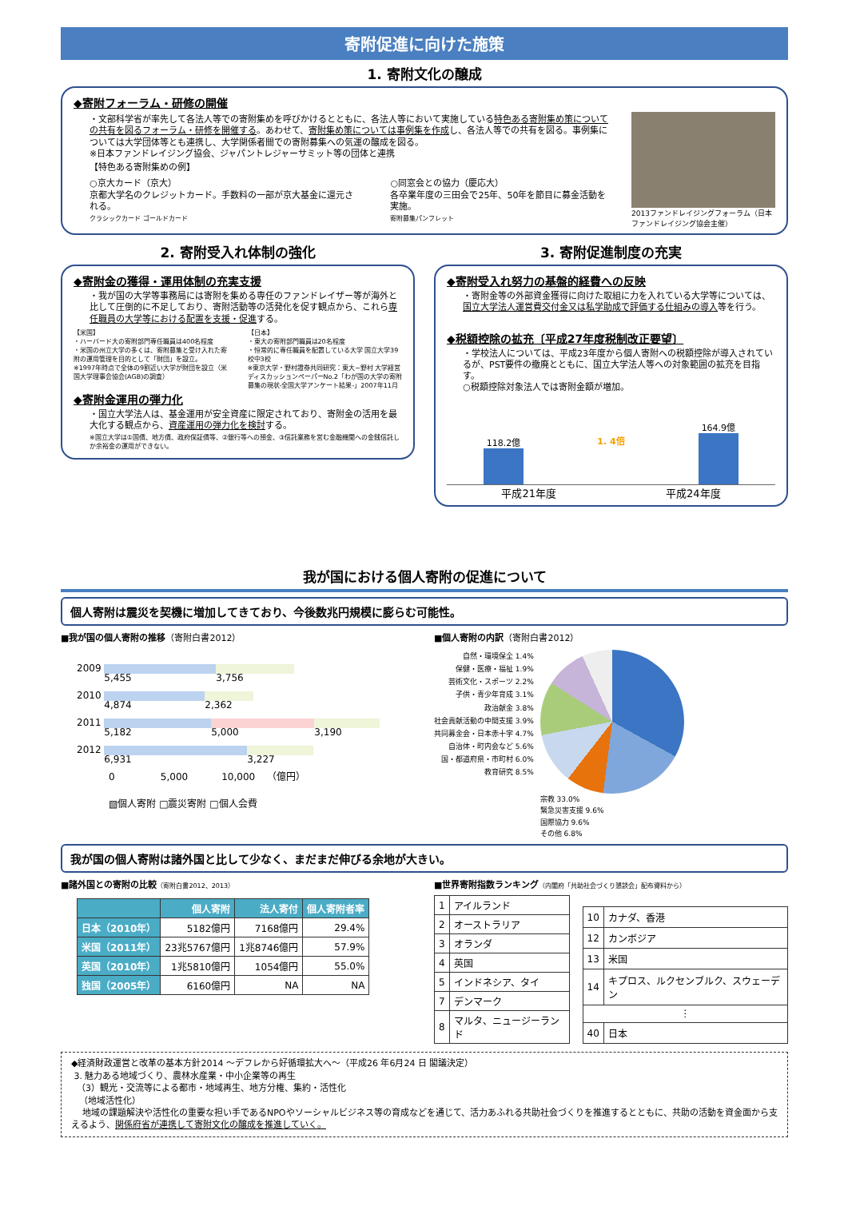寄附促進に向けた施策
1. 寄附文化の醸成
◆寄附フォーラム・研修の開催
・文部科学省が率先して各法人等での寄附集めを呼びかけるとともに、各法人等において実施している特色ある寄附集め策についての共有を図るフォーラム・研修を開催する。あわせて、寄附集め策については事例集を作成し、各法人等での共有を図る。事例集については大学団体等とも連携し、大学関係者間での寄附募集への気運の醸成を図る。
※日本ファンドレイジング協会、ジャパントレジャーサミット等の団体と連携
【特色ある寄附集めの例】
○京大カード（京大）
京都大学名のクレジットカード。手数料の一部が京大基金に還元される。
クラシックカード ゴールドカード
○同窓会との協力（慶応大）
各卒業年度の三田会で25年、50年を節目に募金活動を実施。
寄附募集パンフレット
2013ファンドレイジングフォーラム（日本ファンドレイジング協会主催）
2. 寄附受入れ体制の強化
◆寄附金の獲得・運用体制の充実支援
・我が国の大学等事務局には寄附を集める専任のファンドレイザー等が海外と比して圧倒的に不足しており、寄附活動等の活発化を促す観点から、これら専任職員の大学等における配置を支援・促進する。
【米国】
・ハーバード大の寄附部門専任職員は400名程度
・米国の州立大学の多くは、寄附募集と受け入れた寄附の運用管理を目的として「財団」を設立。
※1997年時点で全体の9割近い大学が財団を設立（米国大学理事会協会(AGB)の調査）
【日本】
・東大の寄附部門職員は20名程度
・恒常的に専任職員を配置している大学 国立大学39校中3校
※東京大学・野村證券共同研究：東大−野村 大学経営ディスカッションペーパーNo.2「わが国の大学の寄附募集の現状-全国大学アンケート結果-」2007年11月
◆寄附金運用の弾力化
・国立大学法人は、基金運用が安全資産に限定されており、寄附金の活用を最大化する観点から、資産運用の弾力化を検討する。
※国立大学は①国債、地方債、政府保証債等、②銀行等への預金、③信託業務を営む金融機関への金銭信託しか余裕金の運用ができない。
3. 寄附促進制度の充実
◆寄附受入れ努力の基盤的経費への反映
・寄附金等の外部資金獲得に向けた取組に力を入れている大学等については、国立大学法人運営費交付金又は私学助成で評価する仕組みの導入等を行う。
◆税額控除の拡充〔平成27年度税制改正要望〕
・学校法人については、平成23年度から個人寄附への税額控除が導入されているが、PST要件の撤廃とともに、国立大学法人等への対象範囲の拡充を目指す。
○税額控除対象法人では寄附金額が増加。
118.2億
1. 4倍
164.9億
平成21年度 平成24年度
我が国における個人寄附の促進について
個人寄附は震災を契機に増加してきており、今後数兆円規模に膨らむ可能性。
■我が国の個人寄附の推移（寄附白書2012）
2009 5,455 3,756
2010 4,874 2,362
2011 5,182 5,000 3,190
2012 6,931 3,227
0 5,000 10,000 （億円）
▧個人寄附 □震災寄附 □個人会費
■個人寄附の内訳（寄附白書2012）
自然・環境保全 1.4%
保健・医療・福祉 1.9%
芸術文化・スポーツ 2.2%
子供・青少年育成 3.1%
政治献金 3.8%
社会貢献活動の中間支援 3.9%
共同募金会・日本赤十字 4.7%
自治体・町内会など 5.6%
国・都道府県・市町村 6.0%
教育研究 8.5%
宗教 33.0%
緊急災害支援 9.6%
国際協力 9.6%
その他 6.8%
我が国の個人寄附は諸外国と比して少なく、まだまだ伸びる余地が大きい。
■諸外国との寄附の比較（寄附白書2012、2013）
| | 個人寄附 | 法人寄付 | 個人寄附者率 |
| --- | --- | --- | --- |
| 日本（2010年） | 5182億円 | 7168億円 | 29.4% |
| 米国（2011年） | 23兆5767億円 | 1兆8746億円 | 57.9% |
| 英国（2010年） | 1兆5810億円 | 1054億円 | 55.0% |
| 独国（2005年） | 6160億円 | NA | NA |
■世界寄附指数ランキング（内閣府「共助社会づくり懇談会」配布資料から）
| 1 | アイルランド |
| 2 | オーストラリア |
| 3 | オランダ |
| 4 | 英国 |
| 5 | インドネシア、タイ |
| 7 | デンマーク |
| 8 | マルタ、ニュージーランド |
| 10 | カナダ、香港 |
| 12 | カンボジア |
| 13 | 米国 |
| 14 | キプロス、ルクセンブルク、スウェーデン |
| ⋮ | |
| 40 | 日本 |
◆経済財政運営と改革の基本方針2014 ～デフレから好循環拡大へ～（平成26 年6月24 日 閣議決定）
3. 魅力ある地域づくり、農林水産業・中小企業等の再生
（3）観光・交流等による都市・地域再生、地方分権、集約・活性化
（地域活性化）
地域の課題解決や活性化の重要な担い手であるNPOやソーシャルビジネス等の育成などを通じて、活力あふれる共助社会づくりを推進するとともに、共助の活動を資金面から支えるよう、関係府省が連携して寄附文化の醸成を推進していく。